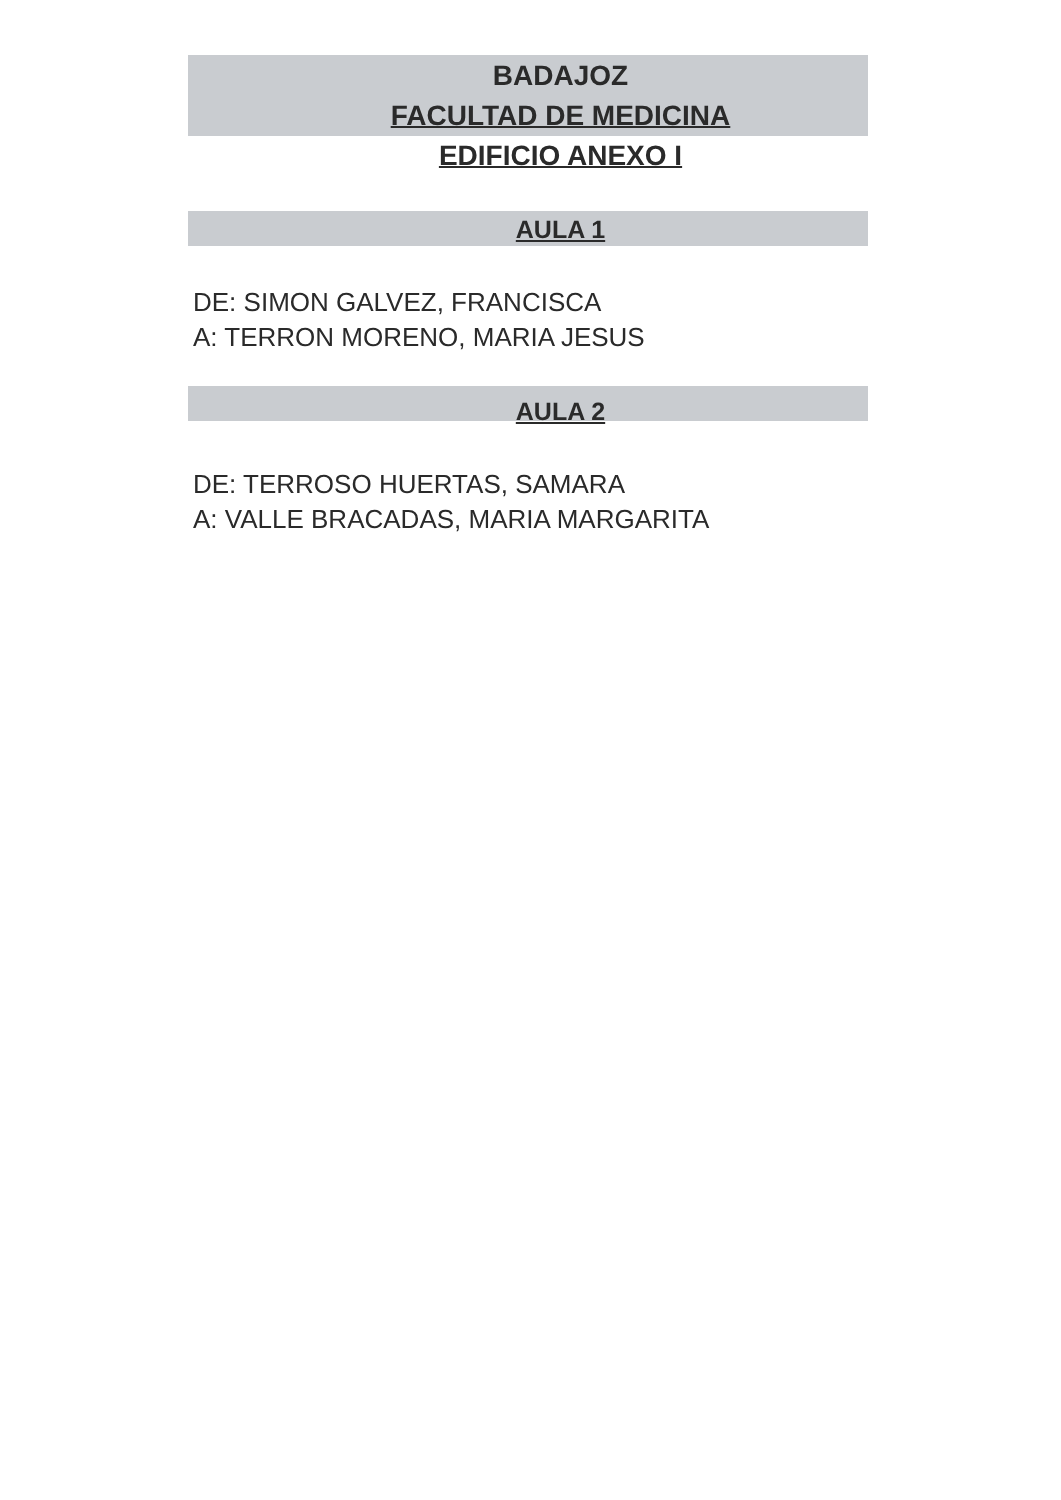BADAJOZ
FACULTAD DE MEDICINA
EDIFICIO ANEXO I
AULA 1
DE: SIMON GALVEZ, FRANCISCA
A: TERRON MORENO, MARIA JESUS
AULA 2
DE: TERROSO HUERTAS, SAMARA
A: VALLE BRACADAS, MARIA MARGARITA